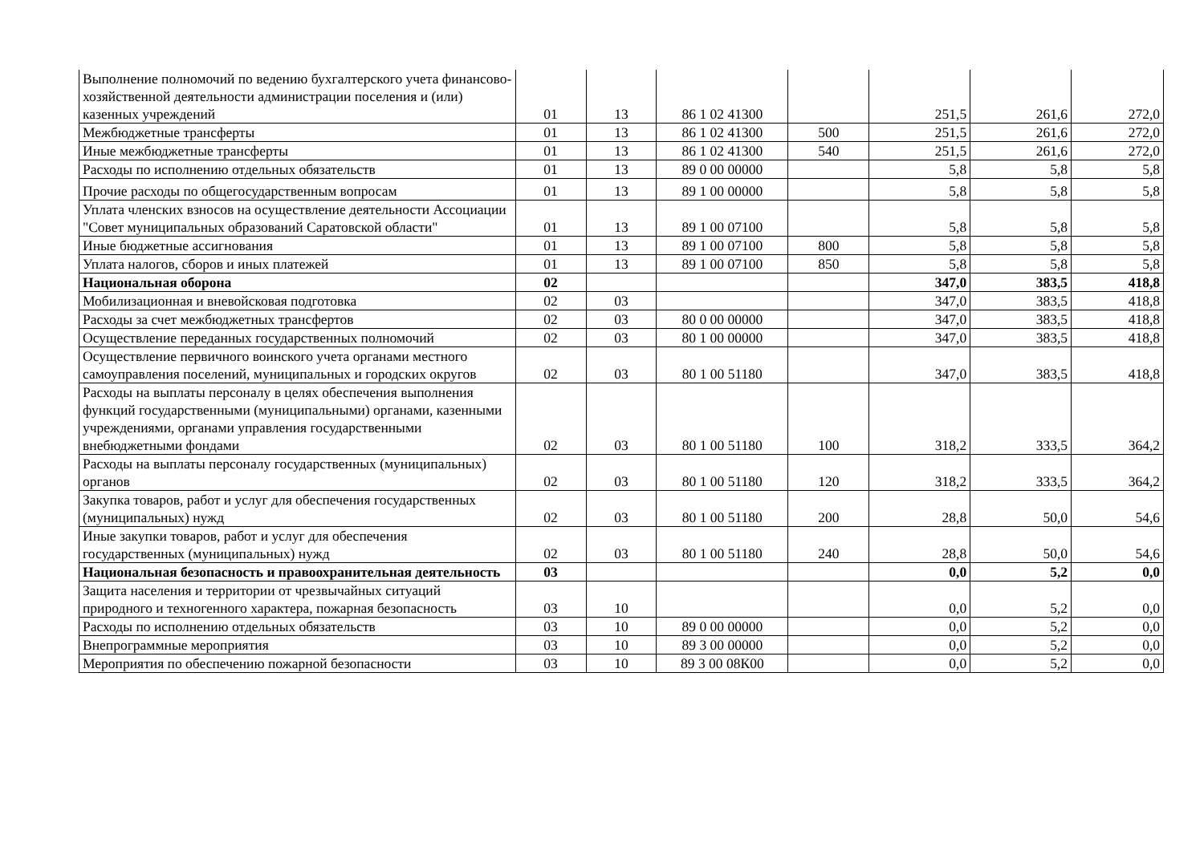| Выполнение полномочий по ведению бухгалтерского учета финансово-хозяйственной деятельности администрации поселения и (или) казенных учреждений | 01 | 13 | 86 1 02 41300 | | 251,5 | 261,6 | 272,0 |
| Межбюджетные трансферты | 01 | 13 | 86 1 02 41300 | 500 | 251,5 | 261,6 | 272,0 |
| Иные межбюджетные трансферты | 01 | 13 | 86 1 02 41300 | 540 | 251,5 | 261,6 | 272,0 |
| Расходы по исполнению отдельных обязательств | 01 | 13 | 89 0 00 00000 | | 5,8 | 5,8 | 5,8 |
| Прочие расходы по общегосударственным вопросам | 01 | 13 | 89 1 00 00000 | | 5,8 | 5,8 | 5,8 |
| Уплата членских взносов на осуществление деятельности Ассоциации "Совет муниципальных образований Саратовской области" | 01 | 13 | 89 1 00 07100 | | 5,8 | 5,8 | 5,8 |
| Иные бюджетные ассигнования | 01 | 13 | 89 1 00 07100 | 800 | 5,8 | 5,8 | 5,8 |
| Уплата налогов, сборов и иных платежей | 01 | 13 | 89 1 00 07100 | 850 | 5,8 | 5,8 | 5,8 |
| Национальная оборона | 02 | | | | 347,0 | 383,5 | 418,8 |
| Мобилизационная и вневойсковая подготовка | 02 | 03 | | | 347,0 | 383,5 | 418,8 |
| Расходы за счет межбюджетных трансфертов | 02 | 03 | 80 0 00 00000 | | 347,0 | 383,5 | 418,8 |
| Осуществление переданных государственных полномочий | 02 | 03 | 80 1 00 00000 | | 347,0 | 383,5 | 418,8 |
| Осуществление первичного воинского учета органами местного самоуправления поселений, муниципальных и городских округов | 02 | 03 | 80 1 00 51180 | | 347,0 | 383,5 | 418,8 |
| Расходы на выплаты персоналу в целях обеспечения выполнения функций государственными (муниципальными) органами, казенными учреждениями, органами управления государственными внебюджетными фондами | 02 | 03 | 80 1 00 51180 | 100 | 318,2 | 333,5 | 364,2 |
| Расходы на выплаты персоналу государственных (муниципальных) органов | 02 | 03 | 80 1 00 51180 | 120 | 318,2 | 333,5 | 364,2 |
| Закупка товаров, работ и услуг для обеспечения государственных (муниципальных) нужд | 02 | 03 | 80 1 00 51180 | 200 | 28,8 | 50,0 | 54,6 |
| Иные закупки товаров, работ и услуг для обеспечения государственных (муниципальных) нужд | 02 | 03 | 80 1 00 51180 | 240 | 28,8 | 50,0 | 54,6 |
| Национальная безопасность и правоохранительная деятельность | 03 | | | | 0,0 | 5,2 | 0,0 |
| Защита населения и территории от чрезвычайных ситуаций природного и техногенного характера, пожарная безопасность | 03 | 10 | | | 0,0 | 5,2 | 0,0 |
| Расходы по исполнению отдельных обязательств | 03 | 10 | 89 0 00 00000 | | 0,0 | 5,2 | 0,0 |
| Внепрограммные мероприятия | 03 | 10 | 89 3 00 00000 | | 0,0 | 5,2 | 0,0 |
| Мероприятия по обеспечению пожарной безопасности | 03 | 10 | 89 3 00 08К00 | | 0,0 | 5,2 | 0,0 |